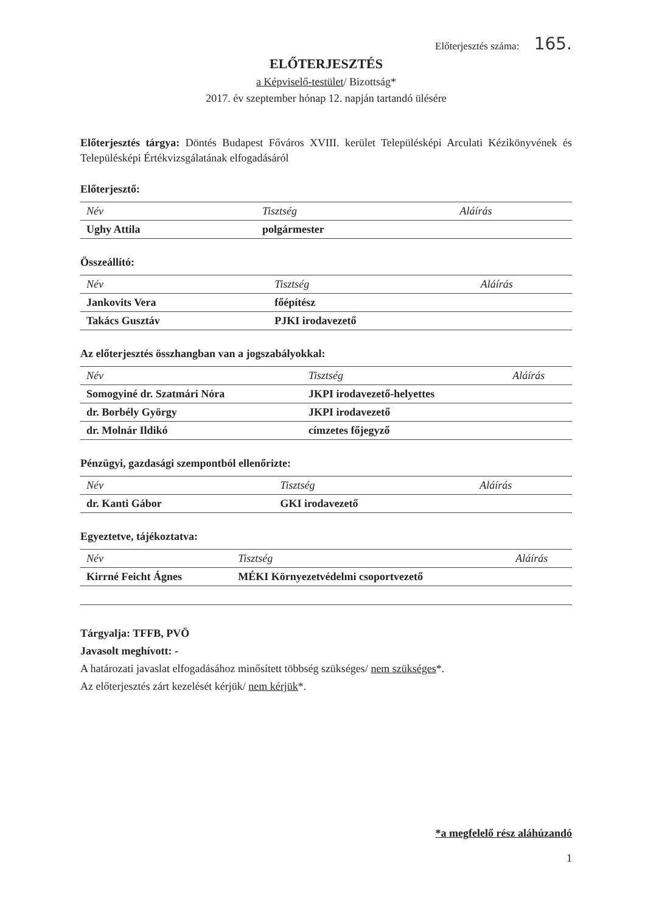Előterjesztés száma: 165.
ELŐTERJESZTÉS
a Képviselő-testület/ Bizottság*
2017. év szeptember hónap 12. napján tartandó ülésére
Előterjesztés tárgya: Döntés Budapest Főváros XVIII. kerület Településképi Arculati Kézikönyvének és Településképi Értékvizsgálatának elfogadásáról
Előterjesztő:
| Név | Tisztség | Aláírás |
| --- | --- | --- |
| Ughy Attila | polgármester | |
Összeállító:
| Név | Tisztség | Aláírás |
| --- | --- | --- |
| Jankovits Vera | főépítész | |
| Takács Gusztáv | PJKI irodavezető | |
Az előterjesztés összhangban van a jogszabályokkal:
| Név | Tisztség | Aláírás |
| --- | --- | --- |
| Somogyiné dr. Szatmári Nóra | JKPI irodavezető-helyettes | |
| dr. Borbély György | JKPI irodavezető | |
| dr. Molnár Ildikó | címzetes főjegyző | |
Pénzügyi, gazdasági szempontból ellenőrizte:
| Név | Tisztség | Aláírás |
| --- | --- | --- |
| dr. Kanti Gábor | GKI irodavezető | |
Egyeztetve, tájékoztatva:
| Név | Tisztség | Aláírás |
| --- | --- | --- |
| Kirrné Feicht Ágnes | MÉKI Környezetvédelmi csoportvezető | |
Tárgyalja: TFFB, PVÖ
Javasolt meghívott: -
A határozati javaslat elfogadásához minősített többség szükséges/ nem szükséges*.
Az előterjesztés zárt kezelését kérjük/ nem kérjük*.
*a megfelelő rész aláhúzandó
1